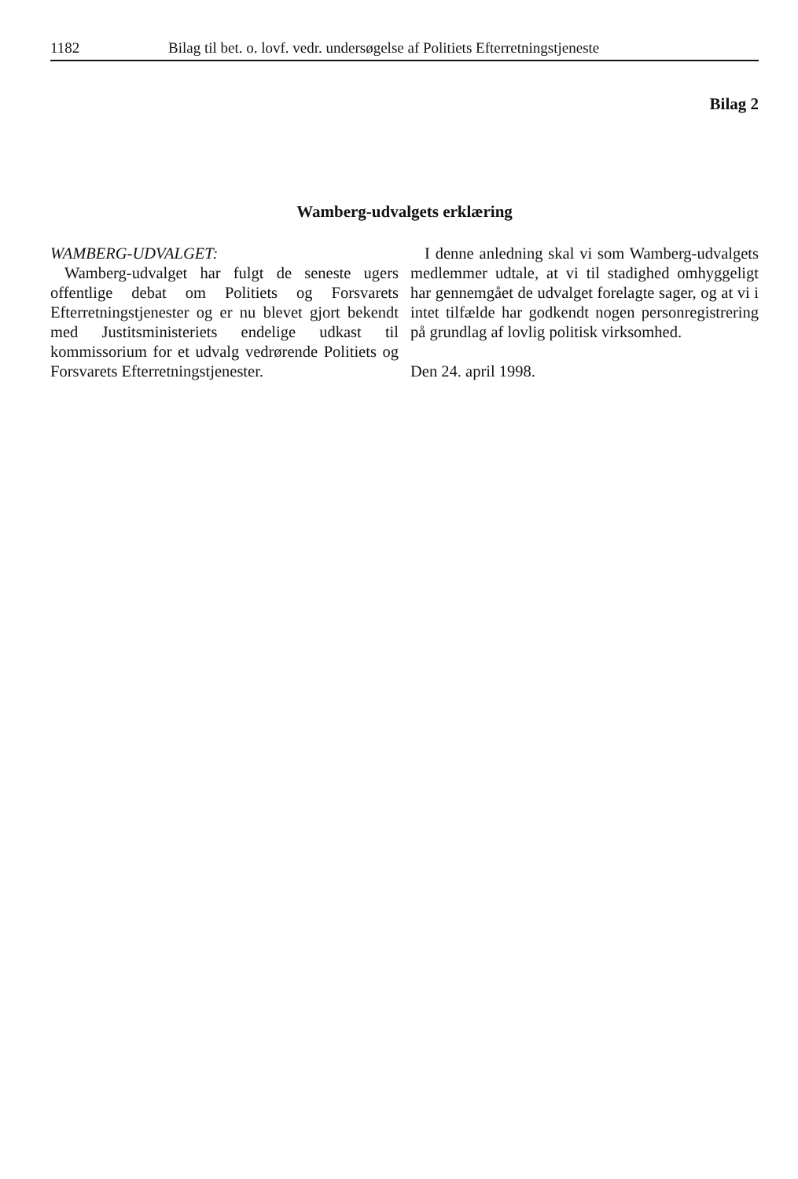1182 Bilag til bet. o. lovf. vedr. undersøgelse af Politiets Efterretningstjeneste
Bilag 2
Wamberg-udvalgets erklæring
WAMBERG-UDVALGET:
Wamberg-udvalget har fulgt de seneste ugers offentlige debat om Politiets og Forsvarets Efterretningstjenester og er nu blevet gjort bekendt med Justitsministeriets endelige udkast til kommissorium for et udvalg vedrørende Politiets og Forsvarets Efterretningstjenester.
I denne anledning skal vi som Wamberg-udvalgets medlemmer udtale, at vi til stadighed omhyggeligt har gennemgået de udvalget forelagte sager, og at vi i intet tilfælde har godkendt nogen personregistrering på grundlag af lovlig politisk virksomhed.
Den 24. april 1998.